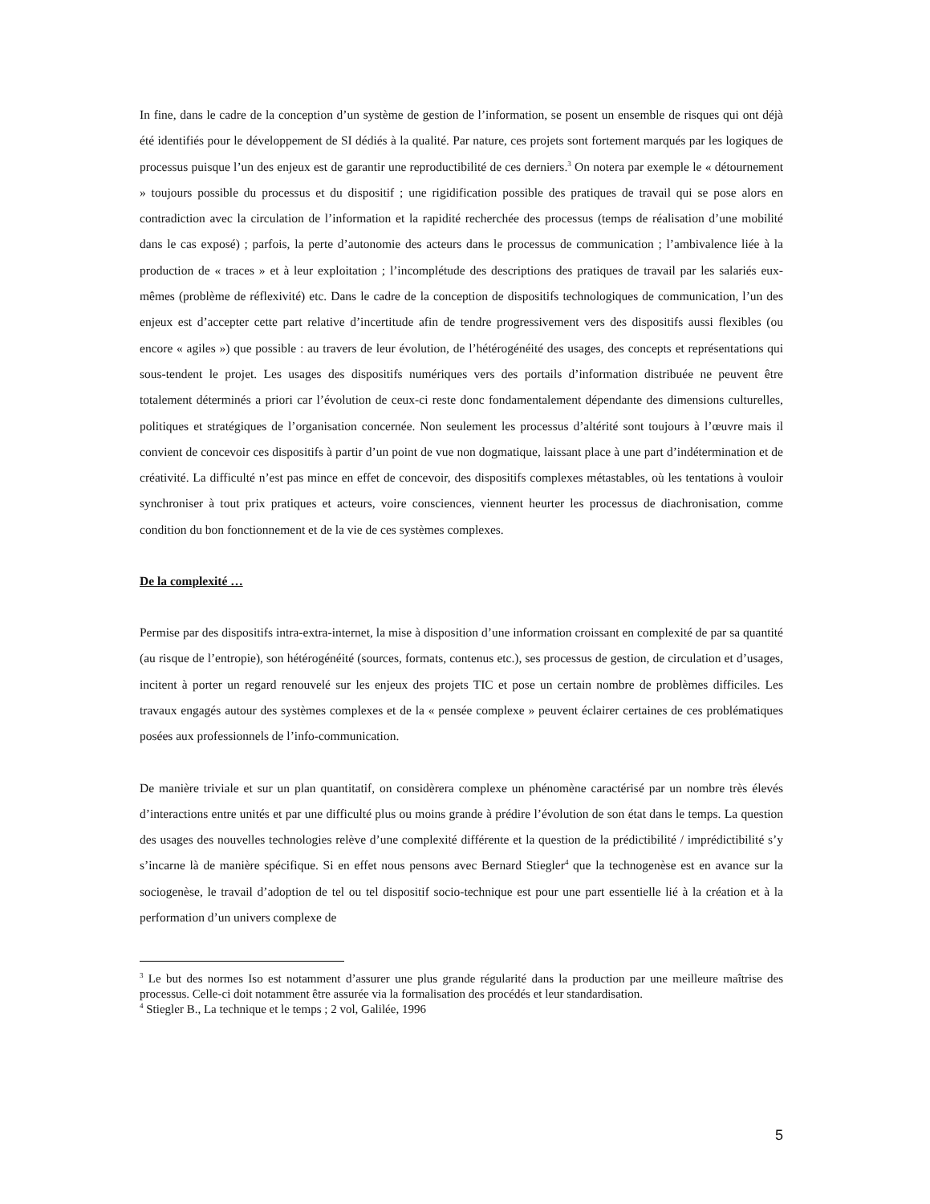In fine, dans le cadre de la conception d’un système de gestion de l’information, se posent un ensemble de risques qui ont déjà été identifiés pour le développement de SI dédiés à la qualité. Par nature, ces projets sont fortement marqués par les logiques de processus puisque l’un des enjeux est de garantir une reproductibilité de ces derniers.<sup>3</sup> On notera par exemple le « détournement » toujours possible du processus et du dispositif ; une rigidification possible des pratiques de travail qui se pose alors en contradiction avec la circulation de l’information et la rapidité recherchée des processus (temps de réalisation d’une mobilité dans le cas exposé) ; parfois, la perte d’autonomie des acteurs dans le processus de communication ; l’ambivalence liée à la production de « traces » et à leur exploitation ; l’incomplétude des descriptions des pratiques de travail par les salariés eux-mêmes (problème de réflexivité) etc. Dans le cadre de la conception de dispositifs technologiques de communication, l’un des enjeux est d’accepter cette part relative d’incertitude afin de tendre progressivement vers des dispositifs aussi flexibles (ou encore « agiles ») que possible : au travers de leur évolution, de l’hétérogénéité des usages, des concepts et représentations qui sous-tendent le projet. Les usages des dispositifs numériques vers des portails d’information distribuée ne peuvent être totalement déterminés a priori car l’évolution de ceux-ci reste donc fondamentalement dépendante des dimensions culturelles, politiques et stratégiques de l’organisation concernée. Non seulement les processus d’altérité sont toujours à l’œuvre mais il convient de concevoir ces dispositifs à partir d’un point de vue non dogmatique, laissant place à une part d’indétermination et de créativité. La difficulté n’est pas mince en effet de concevoir, des dispositifs complexes métastables, où les tentations à vouloir synchroniser à tout prix pratiques et acteurs, voire consciences, viennent heurter les processus de diachronisation, comme condition du bon fonctionnement et de la vie de ces systèmes complexes.
De la complexité …
Permise par des dispositifs intra-extra-internet, la mise à disposition d’une information croissant en complexité de par sa quantité (au risque de l’entropie), son hétérogénéité (sources, formats, contenus etc.), ses processus de gestion, de circulation et d’usages, incitent à porter un regard renouvelé sur les enjeux des projets TIC et pose un certain nombre de problèmes difficiles. Les travaux engagés autour des systèmes complexes et de la « pensée complexe » peuvent éclairer certaines de ces problématiques posées aux professionnels de l’info-communication.
De manière triviale et sur un plan quantitatif, on considèrera complexe un phénomène caractérisé par un nombre très élevés d’interactions entre unités et par une difficulté plus ou moins grande à prédire l’évolution de son état dans le temps. La question des usages des nouvelles technologies relève d’une complexité différente et la question de la prédictibilité / imprédictibilité s’y s’incarne là de manière spécifique. Si en effet nous pensons avec Bernard Stiegler<sup>4</sup> que la technogenèse est en avance sur la sociogenèse, le travail d’adoption de tel ou tel dispositif socio-technique est pour une part essentielle lié à la création et à la performation d’un univers complexe de
<sup>3</sup> Le but des normes Iso est notamment d’assurer une plus grande régularité dans la production par une meilleure maîtrise des processus. Celle-ci doit notamment être assurée via la formalisation des procédés et leur standardisation.
<sup>4</sup> Stiegler B., La technique et le temps ; 2 vol, Galilée, 1996
5